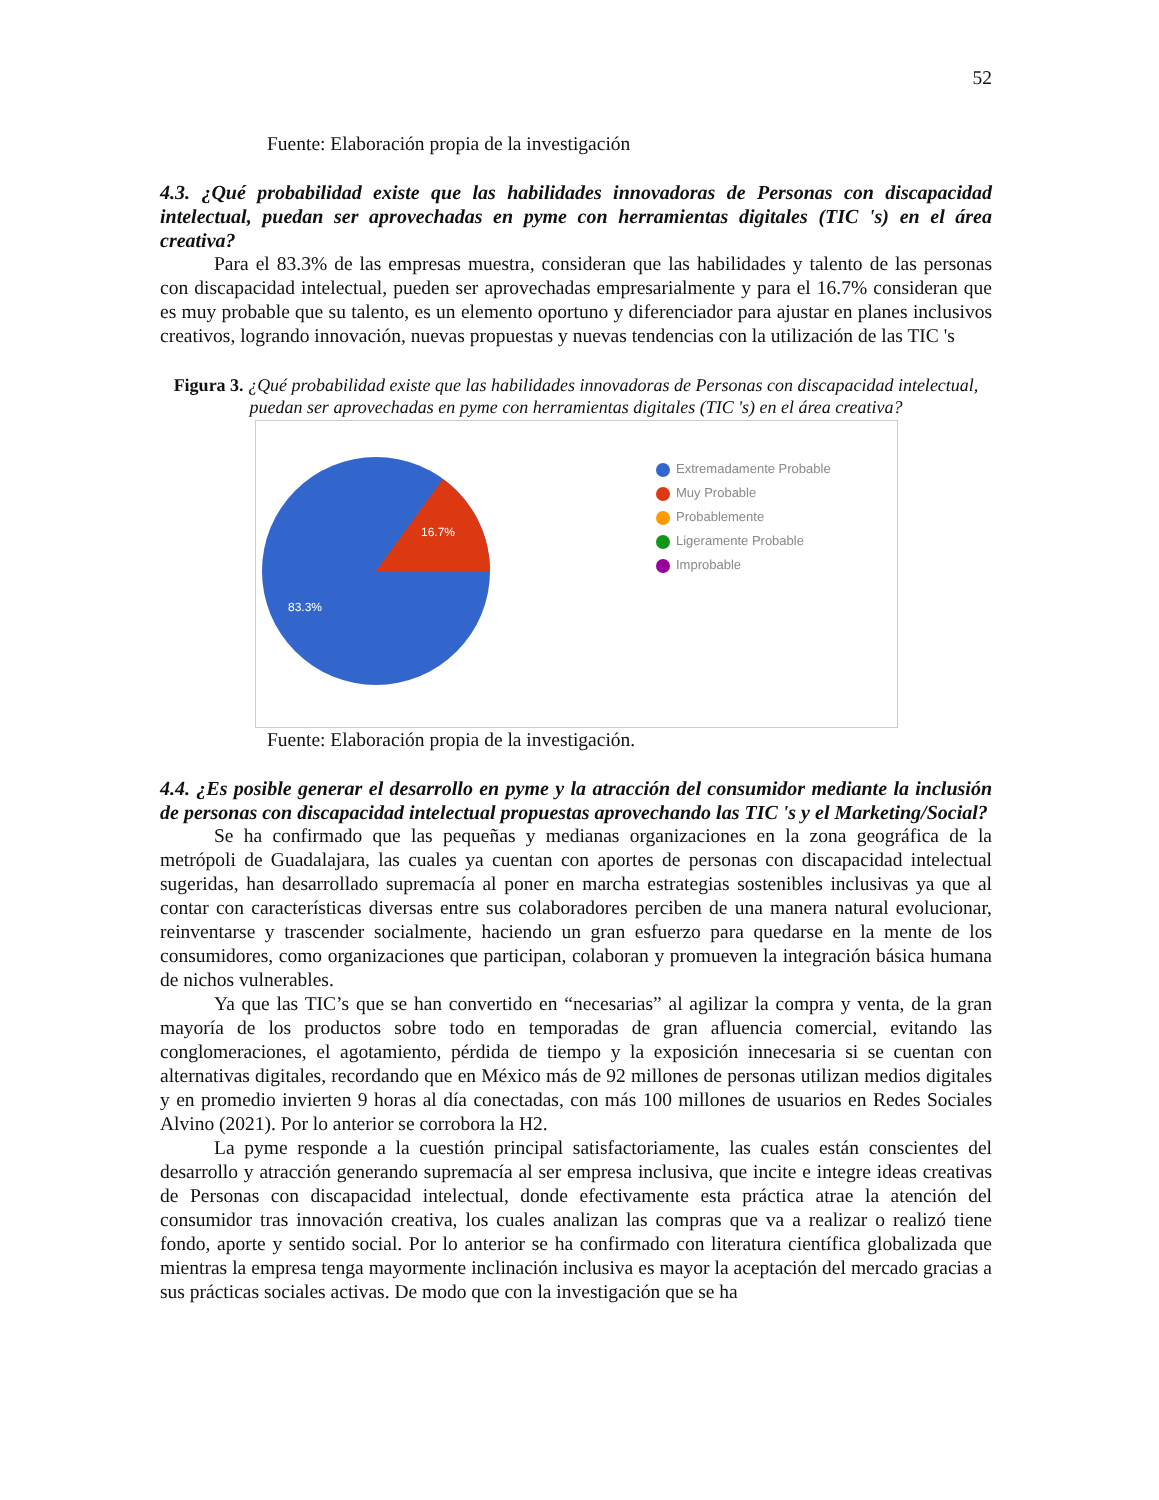52
Fuente: Elaboración propia de la investigación
4.3. ¿Qué probabilidad existe que las habilidades innovadoras de Personas con discapacidad intelectual, puedan ser aprovechadas en pyme con herramientas digitales (TIC 's) en el área creativa?
Para el 83.3% de las empresas muestra, consideran que las habilidades y talento de las personas con discapacidad intelectual, pueden ser aprovechadas empresarialmente y para el 16.7% consideran que es muy probable que su talento, es un elemento oportuno y diferenciador para ajustar en planes inclusivos creativos, logrando innovación, nuevas propuestas y nuevas tendencias con la utilización de las TIC 's
Figura 3. ¿Qué probabilidad existe que las habilidades innovadoras de Personas con discapacidad intelectual, puedan ser aprovechadas en pyme con herramientas digitales (TIC 's) en el área creativa?
16.7%
83.3%
Extremadamente Probable
Muy Probable
Probablemente
Ligeramente Probable
Improbable
Fuente: Elaboración propia de la investigación.
4.4. ¿Es posible generar el desarrollo en pyme y la atracción del consumidor mediante la inclusión de personas con discapacidad intelectual propuestas aprovechando las TIC 's y el Marketing/Social?
Se ha confirmado que las pequeñas y medianas organizaciones en la zona geográfica de la metrópoli de Guadalajara, las cuales ya cuentan con aportes de personas con discapacidad intelectual sugeridas, han desarrollado supremacía al poner en marcha estrategias sostenibles inclusivas ya que al contar con características diversas entre sus colaboradores perciben de una manera natural evolucionar, reinventarse y trascender socialmente, haciendo un gran esfuerzo para quedarse en la mente de los consumidores, como organizaciones que participan, colaboran y promueven la integración básica humana de nichos vulnerables.
Ya que las TIC’s que se han convertido en “necesarias” al agilizar la compra y venta, de la gran mayoría de los productos sobre todo en temporadas de gran afluencia comercial, evitando las conglomeraciones, el agotamiento, pérdida de tiempo y la exposición innecesaria si se cuentan con alternativas digitales, recordando que en México más de 92 millones de personas utilizan medios digitales y en promedio invierten 9 horas al día conectadas, con más 100 millones de usuarios en Redes Sociales Alvino (2021). Por lo anterior se corrobora la H2.
La pyme responde a la cuestión principal satisfactoriamente, las cuales están conscientes del desarrollo y atracción generando supremacía al ser empresa inclusiva, que incite e integre ideas creativas de Personas con discapacidad intelectual, donde efectivamente esta práctica atrae la atención del consumidor tras innovación creativa, los cuales analizan las compras que va a realizar o realizó tiene fondo, aporte y sentido social. Por lo anterior se ha confirmado con literatura científica globalizada que mientras la empresa tenga mayormente inclinación inclusiva es mayor la aceptación del mercado gracias a sus prácticas sociales activas. De modo que con la investigación que se ha